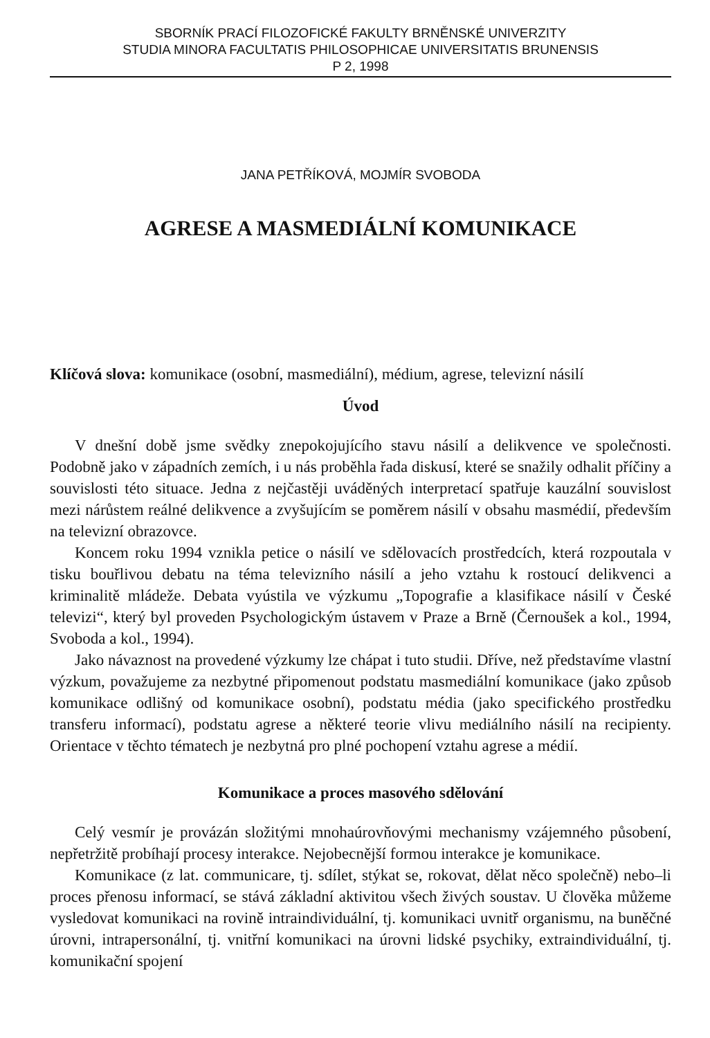SBORNÍK PRACÍ FILOZOFICKÉ FAKULTY BRNĚNSKÉ UNIVERZITY
STUDIA MINORA FACULTATIS PHILOSOPHICAE UNIVERSITATIS BRUNENSIS
P 2, 1998
JANA PETŘÍKOVÁ, MOJMÍR SVOBODA
AGRESE A MASMEDIÁLNÍ KOMUNIKACE
Klíčová slova: komunikace (osobní, masmediální), médium, agrese, televizní násilí
Úvod
V dnešní době jsme svědky znepokojujícího stavu násilí a delikvence ve společnosti. Podobně jako v západních zemích, i u nás proběhla řada diskusí, které se snažily odhalit příčiny a souvislosti této situace. Jedna z nejčastěji uváděných interpretací spatřuje kauzální souvislost mezi nárůstem reálné delikvence a zvyšujícím se poměrem násilí v obsahu masmédií, především na televizní obrazovce.
Koncem roku 1994 vznikla petice o násilí ve sdělovacích prostředcích, která rozpoutala v tisku bouřlivou debatu na téma televizního násilí a jeho vztahu k rostoucí delikvenci a kriminalitě mládeže. Debata vyústila ve výzkumu „Topografie a klasifikace násilí v České televizi“, který byl proveden Psychologickým ústavem v Praze a Brně (Černoušek a kol., 1994, Svoboda a kol., 1994).
Jako návaznost na provedené výzkumy lze chápat i tuto studii. Dříve, než představíme vlastní výzkum, považujeme za nezbytné připomenout podstatu masmediální komunikace (jako způsob komunikace odlišný od komunikace osobní), podstatu média (jako specifického prostředku transferu informací), podstatu agrese a některé teorie vlivu mediálního násilí na recipienty. Orientace v těchto tématech je nezbytná pro plné pochopení vztahu agrese a médií.
Komunikace a proces masového sdělování
Celý vesmír je provázán složitými mnohaúrovňovými mechanismy vzájemného působení, nepřetržitě probíhají procesy interakce. Nejobecnější formou interakce je komunikace.
Komunikace (z lat. communicare, tj. sdílet, stýkat se, rokovat, dělat něco společně) nebo–li proces přenosu informací, se stává základní aktivitou všech živých soustav. U člověka můžeme vysledovat komunikaci na rovině intraindividuální, tj. komunikaci uvnitř organismu, na buněčné úrovni, intrapersonální, tj. vnitřní komunikaci na úrovni lidské psychiky, extraindividuální, tj. komunikační spojení